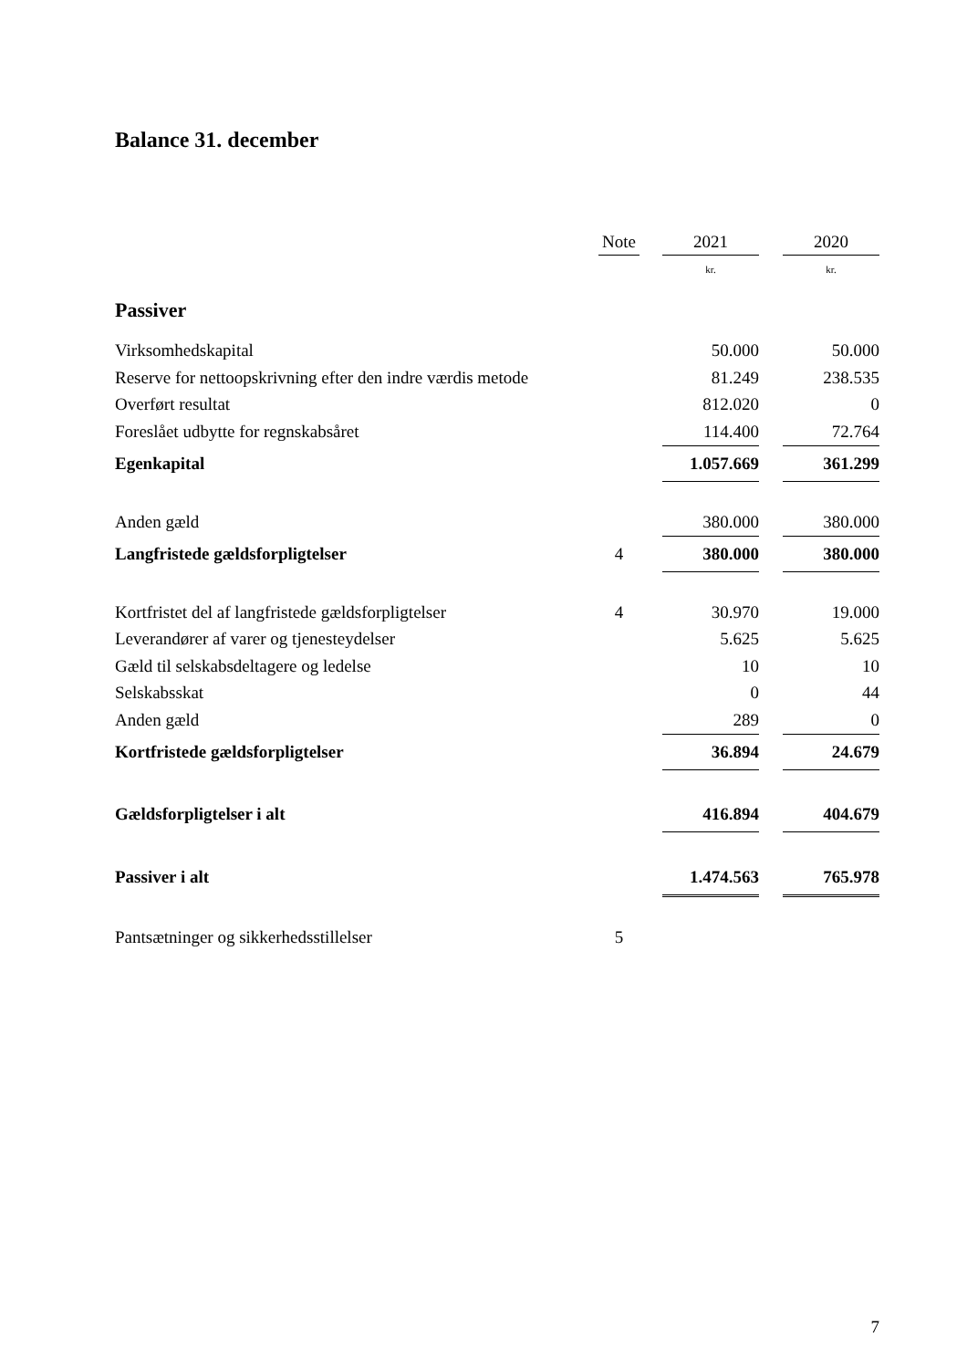Balance 31. december
| | Note | | 2021 | | 2020 |
| | | | kr. | | kr. |
| Passiver | | | | | |
| Virksomhedskapital | | | 50.000 | | 50.000 |
| Reserve for nettoopskrivning efter den indre værdis metode | | | 81.249 | | 238.535 |
| Overført resultat | | | 812.020 | | 0 |
| Foreslået udbytte for regnskabsåret | | | 114.400 | | 72.764 |
| Egenkapital | | | 1.057.669 | | 361.299 |
| Anden gæld | | | 380.000 | | 380.000 |
| Langfristede gældsforpligtelser | 4 | | 380.000 | | 380.000 |
| Kortfristet del af langfristede gældsforpligtelser | 4 | | 30.970 | | 19.000 |
| Leverandører af varer og tjenesteydelser | | | 5.625 | | 5.625 |
| Gæld til selskabsdeltagere og ledelse | | | 10 | | 10 |
| Selskabsskat | | | 0 | | 44 |
| Anden gæld | | | 289 | | 0 |
| Kortfristede gældsforpligtelser | | | 36.894 | | 24.679 |
| Gældsforpligtelser i alt | | | 416.894 | | 404.679 |
| Passiver i alt | | | 1.474.563 | | 765.978 |
| Pantsætninger og sikkerhedsstillelser | 5 | | | | |
7